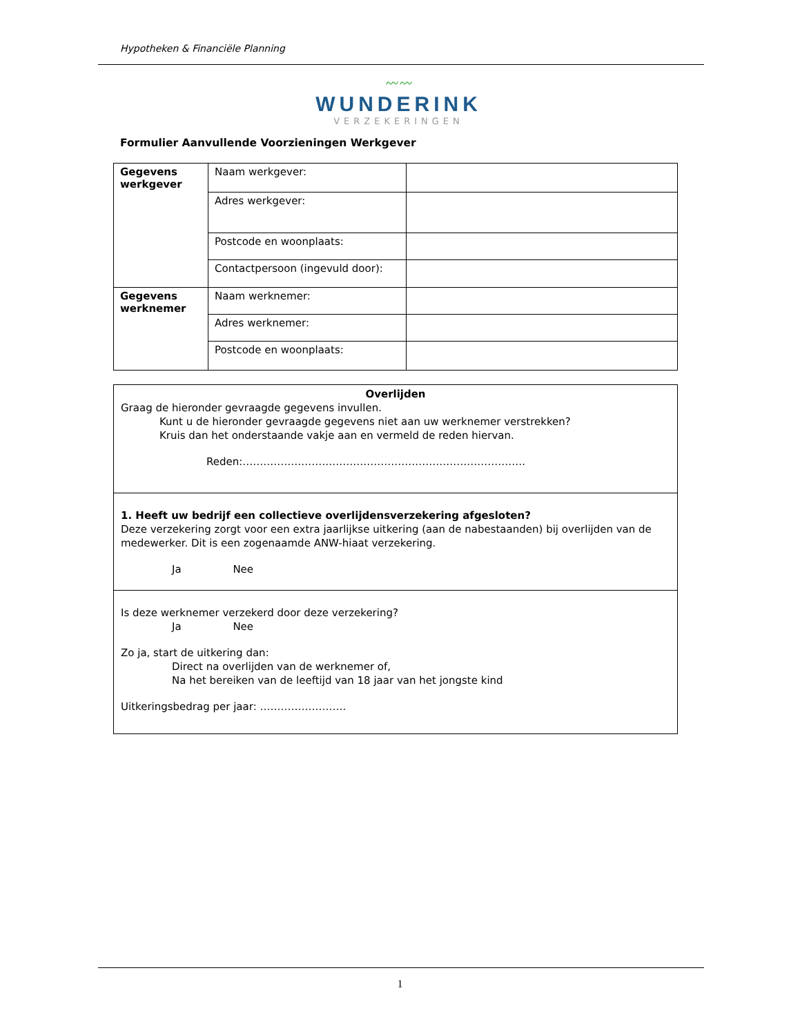Hypotheken & Financiële Planning
〰〰
WUNDERINK
VERZEKERINGEN
Formulier Aanvullende Voorzieningen Werkgever
| Gegevens werkgever | Naam werkgever: | |
| | Adres werkgever: | |
| | Postcode en woonplaats: | |
| | Contactpersoon (ingevuld door): | |
| Gegevens werknemer | Naam werknemer: | |
| | Adres werknemer: | |
| | Postcode en woonplaats: | |
Overlijden
Graag de hieronder gevraagde gegevens invullen.
Kunt u de hieronder gevraagde gegevens niet aan uw werknemer verstrekken?
Kruis dan het onderstaande vakje aan en vermeld de reden hiervan.
Reden:……………………………………………………………………….
1. Heeft uw bedrijf een collectieve overlijdensverzekering afgesloten?
Deze verzekering zorgt voor een extra jaarlijkse uitkering (aan de nabestaanden) bij overlijden van de medewerker. Dit is een zogenaamde ANW-hiaat verzekering.
Ja Nee
Is deze werknemer verzekerd door deze verzekering?
Ja Nee
Zo ja, start de uitkering dan:
Direct na overlijden van de werknemer of,
Na het bereiken van de leeftijd van 18 jaar van het jongste kind
Uitkeringsbedrag per jaar: …………………….
1